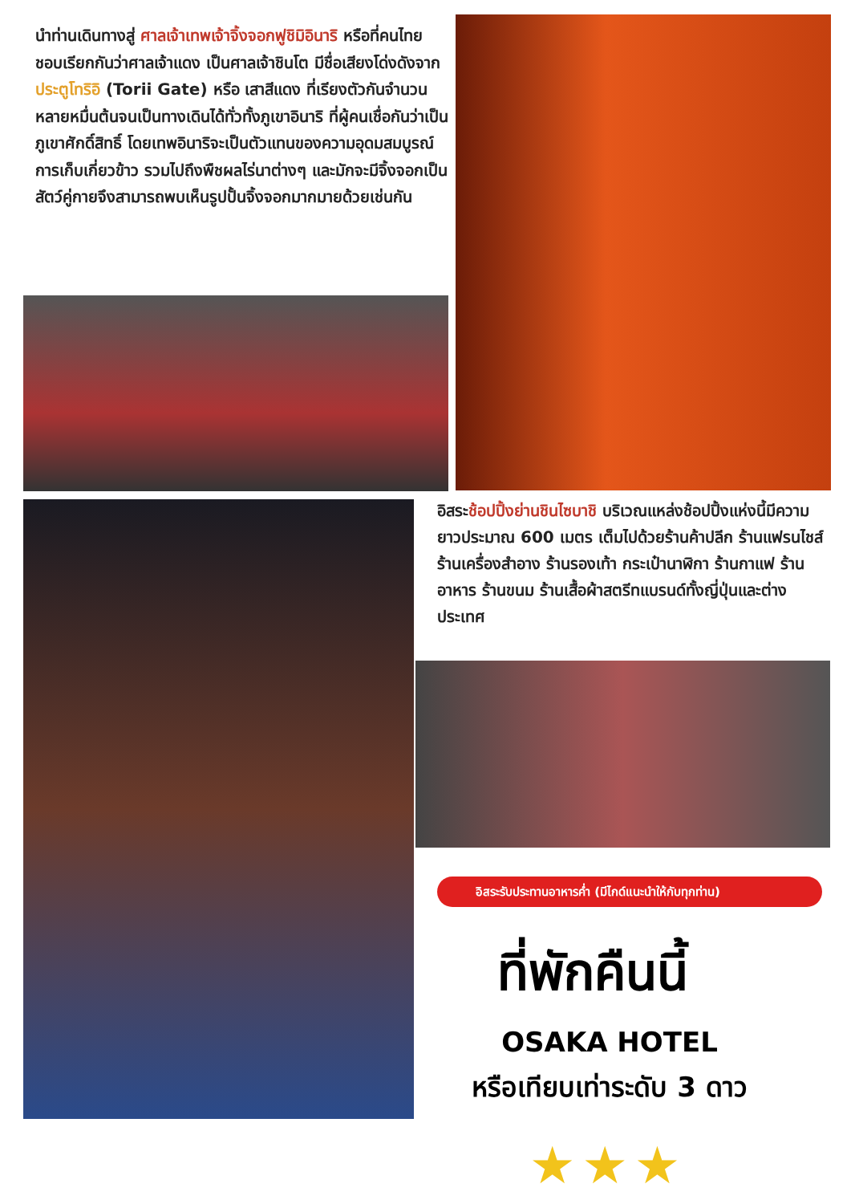นำท่านเดินทางสู่ ศาลเจ้าเทพเจ้าจิ้งจอกฟูชิมิอินาริ หรือที่คนไทย ชอบเรียกกันว่าศาลเจ้าแดง เป็นศาลเจ้าชินโต มีชื่อเสียงโด่งดังจาก ประตูโทริอิ (Torii Gate) หรือ เสาสีแดง ที่เรียงตัวกันจำนวนหลายหมื่นต้นจนเป็นทางเดินได้ทั่วทั้งภูเขาอินาริ ที่ผู้คนเชื่อกันว่าเป็นภูเขาศักดิ์สิทธิ์ โดยเทพอินาริจะเป็นตัวแทนของความอุดมสมบูรณ์ การเก็บเกี่ยวข้าว รวมไปถึงพืชผลไร่นาต่างๆ และมักจะมีจิ้งจอกเป็นสัตว์คู่กายจึงสามารถพบเห็นรูปปั้นจิ้งจอกมากมายด้วยเช่นกัน
อิสระช้อปปิ้งย่านชินไซบาชิ บริเวณแหล่งช้อปปิ้งแห่งนี้มีความยาวประมาณ 600 เมตร เต็มไปด้วยร้านค้าปลีก ร้านแฟรนไชส์ ร้านเครื่องสำอาง ร้านรองเท้า กระเป๋านาฬิกา ร้านกาแฟ ร้านอาหาร ร้านขนม ร้านเสื้อผ้าสตรีทแบรนด์ทั้งญี่ปุ่นและต่างประเทศ
อิสระรับประทานอาหารค่ำ (มีไกด์แนะนำให้กับทุกท่าน)
ที่พักคืนนี้
OSAKA HOTEL
หรือเทียบเท่าระดับ 3 ดาว
★★★